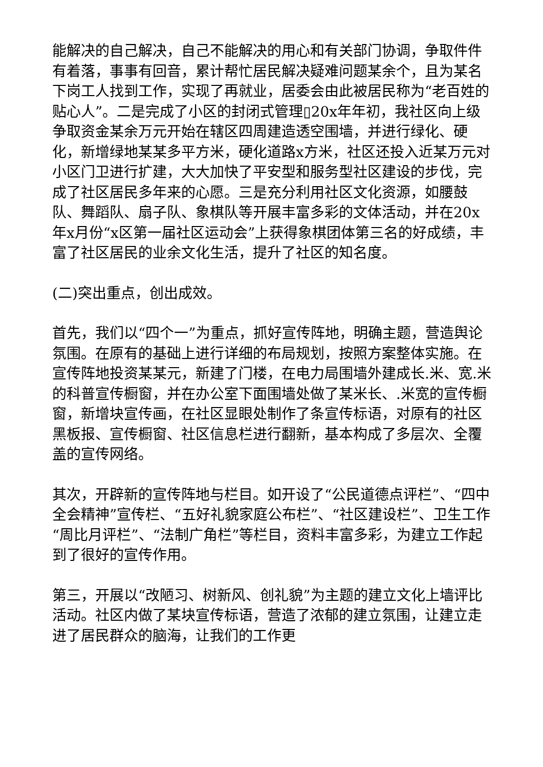能解决的自己解决，自己不能解决的用心和有关部门协调，争取件件有着落，事事有回音，累计帮忙居民解决疑难问题某余个，且为某名下岗工人找到工作，实现了再就业，居委会由此被居民称为“老百姓的贴心人”。二是完成了小区的封闭式管理▯20x年年初，我社区向上级争取资金某余万元开始在辖区四周建造透空围墙，并进行绿化、硬化，新增绿地某某多平方米，硬化道路x方米，社区还投入近某万元对小区门卫进行扩建，大大加快了平安型和服务型社区建设的步伐，完成了社区居民多年来的心愿。三是充分利用社区文化资源，如腰鼓队、舞蹈队、扇子队、象棋队等开展丰富多彩的文体活动，并在20x年x月份“x区第一届社区运动会”上获得象棋团体第三名的好成绩，丰富了社区居民的业余文化生活，提升了社区的知名度。
(二)突出重点，创出成效。
首先，我们以“四个一”为重点，抓好宣传阵地，明确主题，营造舆论氛围。在原有的基础上进行详细的布局规划，按照方案整体实施。在宣传阵地投资某某元，新建了门楼，在电力局围墙外建成长.米、宽.米的科普宣传橱窗，并在办公室下面围墙处做了某米长、.米宽的宣传橱窗，新增块宣传画，在社区显眼处制作了条宣传标语，对原有的社区黑板报、宣传橱窗、社区信息栏进行翻新，基本构成了多层次、全覆盖的宣传网络。
其次，开辟新的宣传阵地与栏目。如开设了“公民道德点评栏”、“四中全会精神”宣传栏、“五好礼貌家庭公布栏”、“社区建设栏”、卫生工作“周比月评栏”、“法制广角栏”等栏目，资料丰富多彩，为建立工作起到了很好的宣传作用。
第三，开展以“改陋习、树新风、创礼貌”为主题的建立文化上墙评比活动。社区内做了某块宣传标语，营造了浓郁的建立氛围，让建立走进了居民群众的脑海，让我们的工作更